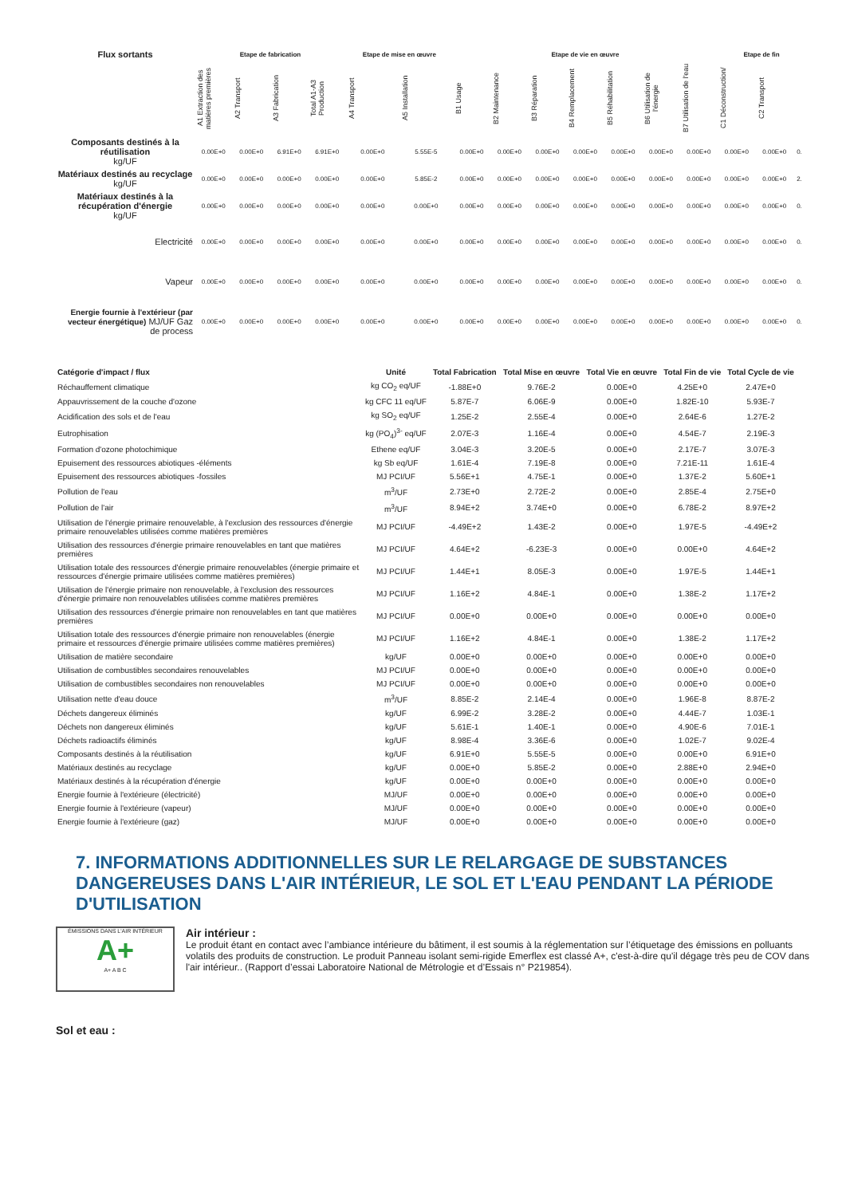| Flux sortants | Etape de fabrication | | | | Etape de mise en œuvre | | Etape de vie en œuvre | | | | | | | Etape de fin | | |
| --- | --- | --- | --- | --- | --- | --- | --- | --- | --- | --- | --- | --- | --- | --- | --- | --- |
| | A1 Extraction des matières premières | A2 Transport | A3 Fabrication | Total A1-A3 Production | A4 Transport | A5 Installation | B1 Usage | B2 Maintenance | B3 Réparation | B4 Remplacement | B5 Réhabilitation | B6 Utilisation de l'énergie | B7 Utilisation de l'eau | C1 Déconstruction/ | C2 Transport | |
| Composants destinés à la réutilisation kg/UF | 0.00E+0 | 0.00E+0 | 6.91E+0 | 6.91E+0 | 0.00E+0 | 5.55E-5 | 0.00E+0 | 0.00E+0 | 0.00E+0 | 0.00E+0 | 0.00E+0 | 0.00E+0 | 0.00E+0 | 0.00E+0 | 0.00E+0 | 0. |
| Matériaux destinés au recyclage kg/UF | 0.00E+0 | 0.00E+0 | 0.00E+0 | 0.00E+0 | 0.00E+0 | 5.85E-2 | 0.00E+0 | 0.00E+0 | 0.00E+0 | 0.00E+0 | 0.00E+0 | 0.00E+0 | 0.00E+0 | 0.00E+0 | 0.00E+0 | 2. |
| Matériaux destinés à la récupération d'énergie kg/UF | 0.00E+0 | 0.00E+0 | 0.00E+0 | 0.00E+0 | 0.00E+0 | 0.00E+0 | 0.00E+0 | 0.00E+0 | 0.00E+0 | 0.00E+0 | 0.00E+0 | 0.00E+0 | 0.00E+0 | 0.00E+0 | 0.00E+0 | 0. |
| Electricité | 0.00E+0 | 0.00E+0 | 0.00E+0 | 0.00E+0 | 0.00E+0 | 0.00E+0 | 0.00E+0 | 0.00E+0 | 0.00E+0 | 0.00E+0 | 0.00E+0 | 0.00E+0 | 0.00E+0 | 0.00E+0 | 0.00E+0 | 0. |
| Vapeur | 0.00E+0 | 0.00E+0 | 0.00E+0 | 0.00E+0 | 0.00E+0 | 0.00E+0 | 0.00E+0 | 0.00E+0 | 0.00E+0 | 0.00E+0 | 0.00E+0 | 0.00E+0 | 0.00E+0 | 0.00E+0 | 0.00E+0 | 0. |
| Energie fournie à l'extérieur (par vecteur énergétique) MJ/UF Gaz de process | 0.00E+0 | 0.00E+0 | 0.00E+0 | 0.00E+0 | 0.00E+0 | 0.00E+0 | 0.00E+0 | 0.00E+0 | 0.00E+0 | 0.00E+0 | 0.00E+0 | 0.00E+0 | 0.00E+0 | 0.00E+0 | 0.00E+0 | 0. |
| Catégorie d'impact / flux | Unité | Total Fabrication | Total Mise en œuvre | Total Vie en œuvre | Total Fin de vie | Total Cycle de vie |
| --- | --- | --- | --- | --- | --- | --- |
| Réchauffement climatique | kg CO<sub>2</sub> eq/UF | -1.88E+0 | 9.76E-2 | 0.00E+0 | 4.25E+0 | 2.47E+0 |
| Appauvrissement de la couche d'ozone | kg CFC 11 eq/UF | 5.87E-7 | 6.06E-9 | 0.00E+0 | 1.82E-10 | 5.93E-7 |
| Acidification des sols et de l'eau | kg SO<sub>2</sub> eq/UF | 1.25E-2 | 2.55E-4 | 0.00E+0 | 2.64E-6 | 1.27E-2 |
| Eutrophisation | kg (PO<sub>4</sub>)<sup>3-</sup> eq/UF | 2.07E-3 | 1.16E-4 | 0.00E+0 | 4.54E-7 | 2.19E-3 |
| Formation d'ozone photochimique | Ethene eq/UF | 3.04E-3 | 3.20E-5 | 0.00E+0 | 2.17E-7 | 3.07E-3 |
| Epuisement des ressources abiotiques -éléments | kg Sb eq/UF | 1.61E-4 | 7.19E-8 | 0.00E+0 | 7.21E-11 | 1.61E-4 |
| Epuisement des ressources abiotiques -fossiles | MJ PCI/UF | 5.56E+1 | 4.75E-1 | 0.00E+0 | 1.37E-2 | 5.60E+1 |
| Pollution de l'eau | m<sup>3</sup>/UF | 2.73E+0 | 2.72E-2 | 0.00E+0 | 2.85E-4 | 2.75E+0 |
| Pollution de l'air | m<sup>3</sup>/UF | 8.94E+2 | 3.74E+0 | 0.00E+0 | 6.78E-2 | 8.97E+2 |
| Utilisation de l'énergie primaire renouvelable, à l'exclusion des ressources d'énergie primaire renouvelables utilisées comme matières premières | MJ PCI/UF | -4.49E+2 | 1.43E-2 | 0.00E+0 | 1.97E-5 | -4.49E+2 |
| Utilisation des ressources d'énergie primaire renouvelables en tant que matières premières | MJ PCI/UF | 4.64E+2 | -6.23E-3 | 0.00E+0 | 0.00E+0 | 4.64E+2 |
| Utilisation totale des ressources d'énergie primaire renouvelables (énergie primaire et ressources d'énergie primaire utilisées comme matières premières) | MJ PCI/UF | 1.44E+1 | 8.05E-3 | 0.00E+0 | 1.97E-5 | 1.44E+1 |
| Utilisation de l'énergie primaire non renouvelable, à l'exclusion des ressources d'énergie primaire non renouvelables utilisées comme matières premières | MJ PCI/UF | 1.16E+2 | 4.84E-1 | 0.00E+0 | 1.38E-2 | 1.17E+2 |
| Utilisation des ressources d'énergie primaire non renouvelables en tant que matières premières | MJ PCI/UF | 0.00E+0 | 0.00E+0 | 0.00E+0 | 0.00E+0 | 0.00E+0 |
| Utilisation totale des ressources d'énergie primaire non renouvelables (énergie primaire et ressources d'énergie primaire utilisées comme matières premières) | MJ PCI/UF | 1.16E+2 | 4.84E-1 | 0.00E+0 | 1.38E-2 | 1.17E+2 |
| Utilisation de matière secondaire | kg/UF | 0.00E+0 | 0.00E+0 | 0.00E+0 | 0.00E+0 | 0.00E+0 |
| Utilisation de combustibles secondaires renouvelables | MJ PCI/UF | 0.00E+0 | 0.00E+0 | 0.00E+0 | 0.00E+0 | 0.00E+0 |
| Utilisation de combustibles secondaires non renouvelables | MJ PCI/UF | 0.00E+0 | 0.00E+0 | 0.00E+0 | 0.00E+0 | 0.00E+0 |
| Utilisation nette d'eau douce | m<sup>3</sup>/UF | 8.85E-2 | 2.14E-4 | 0.00E+0 | 1.96E-8 | 8.87E-2 |
| Déchets dangereux éliminés | kg/UF | 6.99E-2 | 3.28E-2 | 0.00E+0 | 4.44E-7 | 1.03E-1 |
| Déchets non dangereux éliminés | kg/UF | 5.61E-1 | 1.40E-1 | 0.00E+0 | 4.90E-6 | 7.01E-1 |
| Déchets radioactifs éliminés | kg/UF | 8.98E-4 | 3.36E-6 | 0.00E+0 | 1.02E-7 | 9.02E-4 |
| Composants destinés à la réutilisation | kg/UF | 6.91E+0 | 5.55E-5 | 0.00E+0 | 0.00E+0 | 6.91E+0 |
| Matériaux destinés au recyclage | kg/UF | 0.00E+0 | 5.85E-2 | 0.00E+0 | 2.88E+0 | 2.94E+0 |
| Matériaux destinés à la récupération d'énergie | kg/UF | 0.00E+0 | 0.00E+0 | 0.00E+0 | 0.00E+0 | 0.00E+0 |
| Energie fournie à l'extérieure (électricité) | MJ/UF | 0.00E+0 | 0.00E+0 | 0.00E+0 | 0.00E+0 | 0.00E+0 |
| Energie fournie à l'extérieure (vapeur) | MJ/UF | 0.00E+0 | 0.00E+0 | 0.00E+0 | 0.00E+0 | 0.00E+0 |
| Energie fournie à l'extérieure (gaz) | MJ/UF | 0.00E+0 | 0.00E+0 | 0.00E+0 | 0.00E+0 | 0.00E+0 |
7. INFORMATIONS ADDITIONNELLES SUR LE RELARGAGE DE SUBSTANCES DANGEREUSES DANS L'AIR INTÉRIEUR, LE SOL ET L'EAU PENDANT LA PÉRIODE D'UTILISATION
ÉMISSIONS DANS L'AIR INTÉRIEUR
A+
A+ A B C
Air intérieur :
Le produit étant en contact avec l’ambiance intérieure du bâtiment, il est soumis à la réglementation sur l’étiquetage des émissions en polluants volatils des produits de construction. Le produit Panneau isolant semi-rigide Emerflex est classé A+, c'est-à-dire qu'il dégage très peu de COV dans l'air intérieur.. (Rapport d’essai Laboratoire National de Métrologie et d’Essais n° P219854).
Sol et eau :